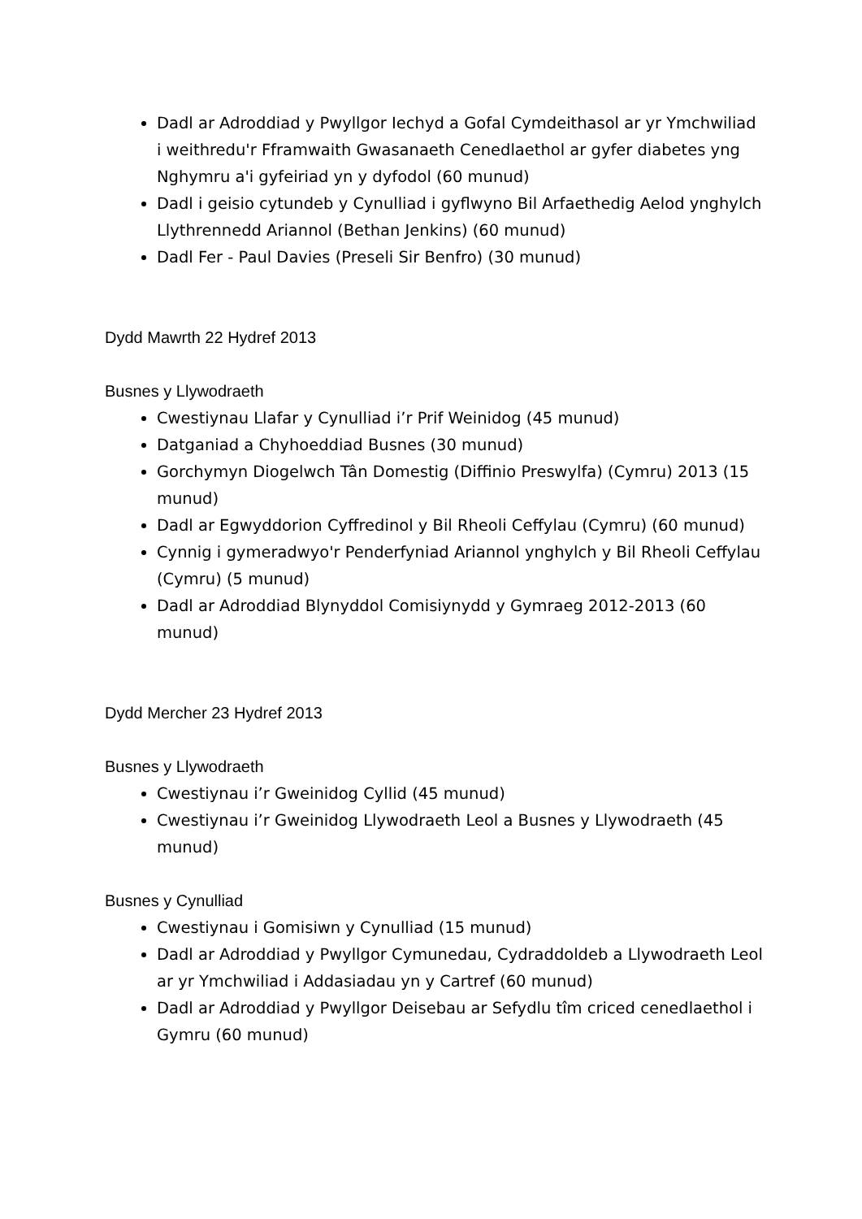Dadl ar Adroddiad y Pwyllgor Iechyd a Gofal Cymdeithasol ar yr Ymchwiliad i weithredu'r Fframwaith Gwasanaeth Cenedlaethol ar gyfer diabetes yng Nghymru a'i gyfeiriad yn y dyfodol (60 munud)
Dadl i geisio cytundeb y Cynulliad i gyflwyno Bil Arfaethedig Aelod ynghylch Llythrennedd Ariannol (Bethan Jenkins) (60 munud)
Dadl Fer - Paul Davies (Preseli Sir Benfro) (30 munud)
Dydd Mawrth 22 Hydref 2013
Busnes y Llywodraeth
Cwestiynau Llafar y Cynulliad i’r Prif Weinidog (45 munud)
Datganiad a Chyhoeddiad Busnes (30 munud)
Gorchymyn Diogelwch Tân Domestig (Diffinio Preswylfa) (Cymru) 2013 (15 munud)
Dadl ar Egwyddorion Cyffredinol y Bil Rheoli Ceffylau (Cymru) (60 munud)
Cynnig i gymeradwyo'r Penderfyniad Ariannol ynghylch y Bil Rheoli Ceffylau (Cymru) (5 munud)
Dadl ar Adroddiad Blynyddol Comisiynydd y Gymraeg 2012-2013 (60 munud)
Dydd Mercher 23 Hydref 2013
Busnes y Llywodraeth
Cwestiynau i’r Gweinidog Cyllid (45 munud)
Cwestiynau i’r Gweinidog Llywodraeth Leol a Busnes y Llywodraeth (45 munud)
Busnes y Cynulliad
Cwestiynau i Gomisiwn y Cynulliad (15 munud)
Dadl ar Adroddiad y Pwyllgor Cymunedau, Cydraddoldeb a Llywodraeth Leol ar yr Ymchwiliad i Addasiadau yn y Cartref (60 munud)
Dadl ar Adroddiad y Pwyllgor Deisebau ar Sefydlu tîm criced cenedlaethol i Gymru (60 munud)